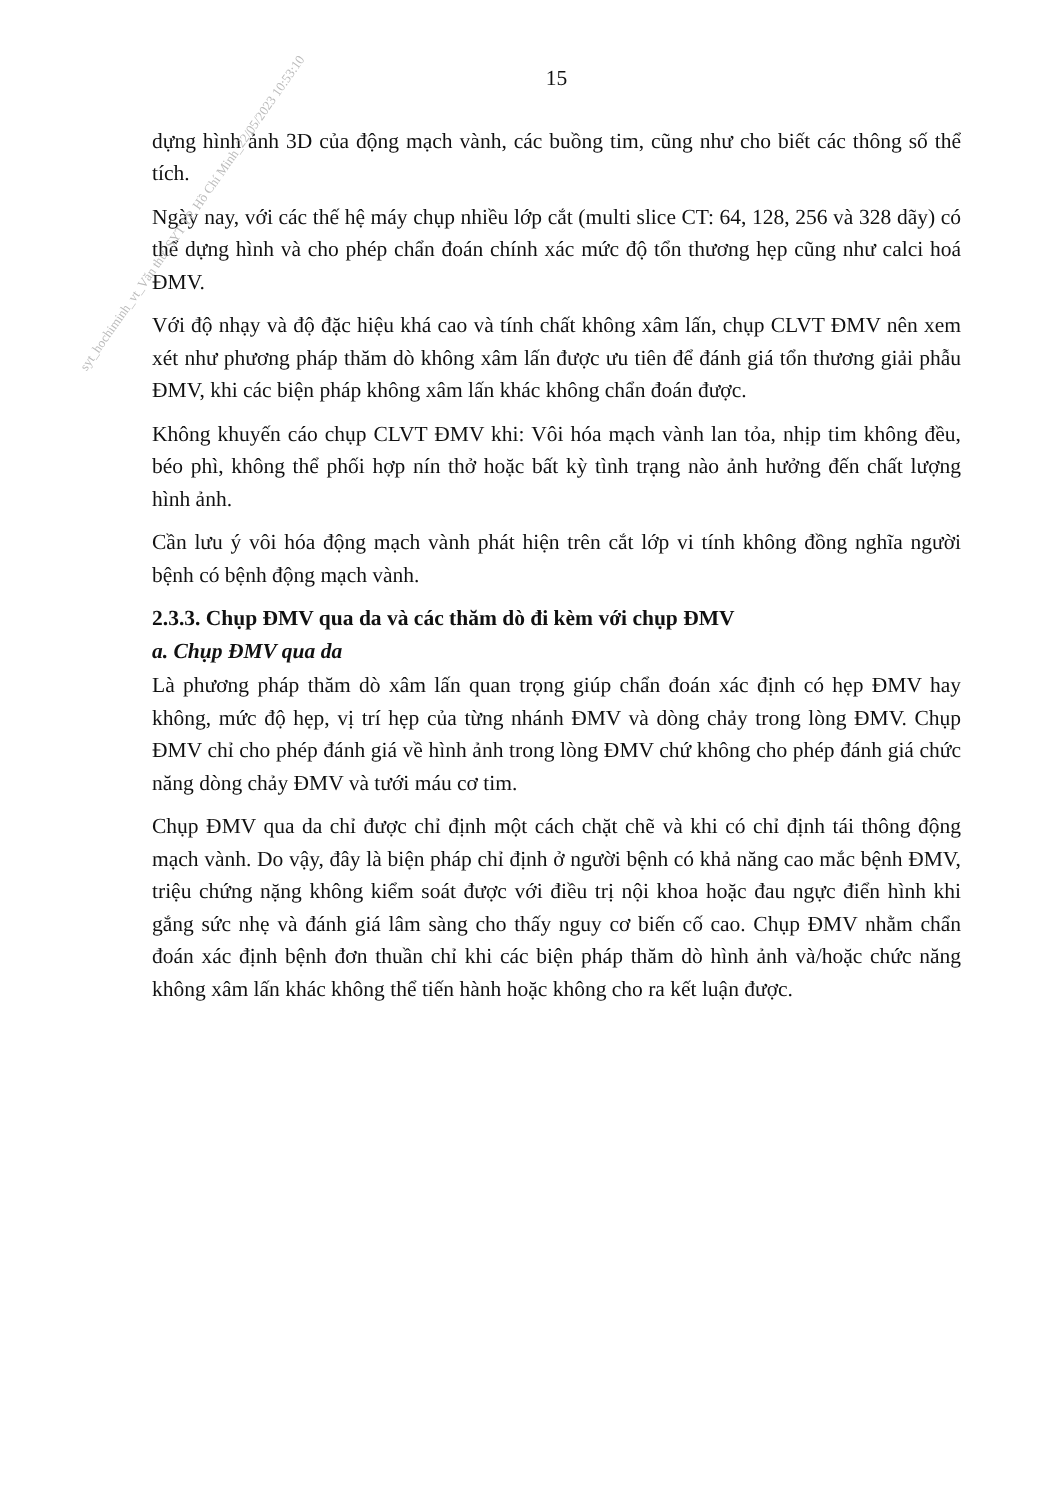15
dựng hình ảnh 3D của động mạch vành, các buồng tim, cũng như cho biết các thông số thể tích.
Ngày nay, với các thế hệ máy chụp nhiều lớp cắt (multi slice CT: 64, 128, 256 và 328 dãy) có thể dựng hình và cho phép chẩn đoán chính xác mức độ tổn thương hẹp cũng như calci hoá ĐMV.
Với độ nhạy và độ đặc hiệu khá cao và tính chất không xâm lấn, chụp CLVT ĐMV nên xem xét như phương pháp thăm dò không xâm lấn được ưu tiên để đánh giá tổn thương giải phẫu ĐMV, khi các biện pháp không xâm lấn khác không chẩn đoán được.
Không khuyến cáo chụp CLVT ĐMV khi: Vôi hóa mạch vành lan tỏa, nhịp tim không đều, béo phì, không thể phối hợp nín thở hoặc bất kỳ tình trạng nào ảnh hưởng đến chất lượng hình ảnh.
Cần lưu ý vôi hóa động mạch vành phát hiện trên cắt lớp vi tính không đồng nghĩa người bệnh có bệnh động mạch vành.
2.3.3. Chụp ĐMV qua da và các thăm dò đi kèm với chụp ĐMV
a. Chụp ĐMV qua da
Là phương pháp thăm dò xâm lấn quan trọng giúp chẩn đoán xác định có hẹp ĐMV hay không, mức độ hẹp, vị trí hẹp của từng nhánh ĐMV và dòng chảy trong lòng ĐMV. Chụp ĐMV chỉ cho phép đánh giá về hình ảnh trong lòng ĐMV chứ không cho phép đánh giá chức năng dòng chảy ĐMV và tưới máu cơ tim.
Chụp ĐMV qua da chỉ được chỉ định một cách chặt chẽ và khi có chỉ định tái thông động mạch vành. Do vậy, đây là biện pháp chỉ định ở người bệnh có khả năng cao mắc bệnh ĐMV, triệu chứng nặng không kiểm soát được với điều trị nội khoa hoặc đau ngực điển hình khi gắng sức nhẹ và đánh giá lâm sàng cho thấy nguy cơ biến cố cao. Chụp ĐMV nhằm chẩn đoán xác định bệnh đơn thuần chỉ khi các biện pháp thăm dò hình ảnh và/hoặc chức năng không xâm lấn khác không thể tiến hành hoặc không cho ra kết luận được.
syt_hochiminh_vt_Văn thư_SYT TP. Hồ Chí Minh_22/05/2023 10:53:10